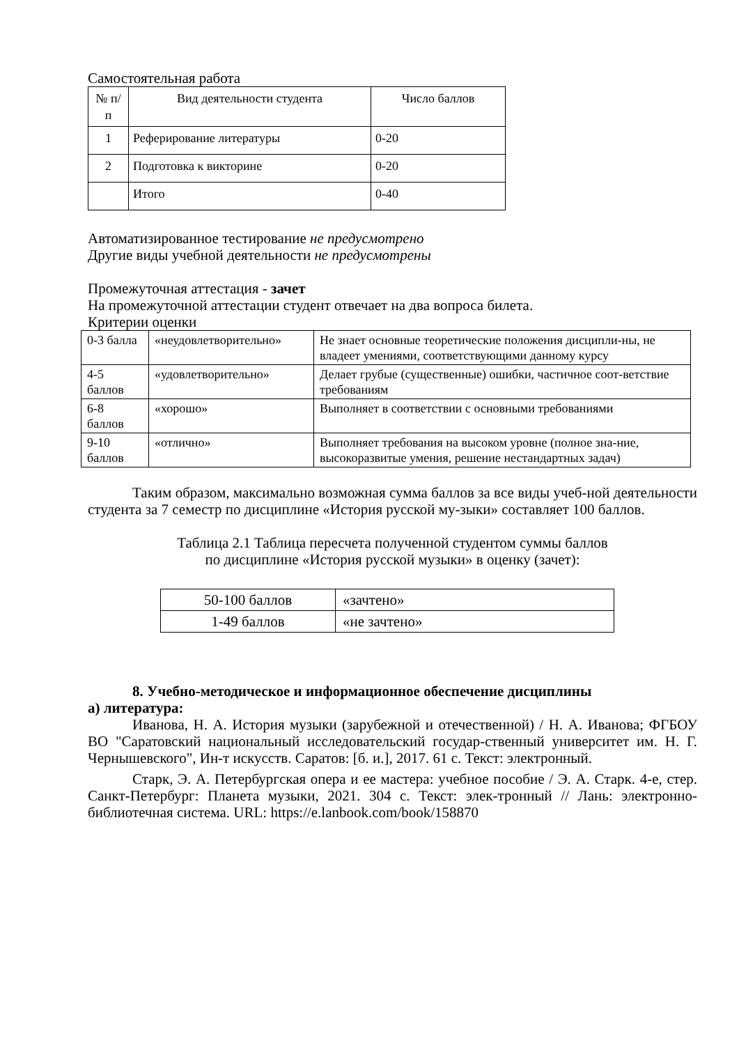Самостоятельная работа
| № п/п | Вид деятельности студента | Число баллов |
| --- | --- | --- |
| 1 | Реферирование литературы | 0-20 |
| 2 | Подготовка к викторине | 0-20 |
| | Итого | 0-40 |
Автоматизированное тестирование не предусмотрено
Другие виды учебной деятельности не предусмотрены
Промежуточная аттестация - зачет
На промежуточной аттестации студент отвечает на два вопроса билета.
Критерии оценки
| 0-3 балла | «неудовлетворительно» | Не знает основные теоретические положения дисципли-ны, не владеет умениями, соответствующими данному курсу |
| 4-5 баллов | «удовлетворительно» | Делает грубые (существенные) ошибки, частичное соот-ветствие требованиям |
| 6-8 баллов | «хорошо» | Выполняет в соответствии с основными требованиями |
| 9-10 баллов | «отлично» | Выполняет требования на высоком уровне (полное зна-ние, высокоразвитые умения, решение нестандартных задач) |
Таким образом, максимально возможная сумма баллов за все виды учеб-ной деятельности студента за 7 семестр по дисциплине «История русской му-зыки» составляет 100 баллов.
Таблица 2.1 Таблица пересчета полученной студентом суммы баллов
по дисциплине «История русской музыки» в оценку (зачет):
| 50-100 баллов | «зачтено» |
| 1-49 баллов | «не зачтено» |
8. Учебно-методическое и информационное обеспечение дисциплины
а) литература:
Иванова, Н. А. История музыки (зарубежной и отечественной) / Н. А. Иванова; ФГБОУ ВО "Саратовский национальный исследовательский государ-ственный университет им. Н. Г. Чернышевского", Ин-т искусств. Саратов: [б. и.], 2017. 61 с. Текст: электронный.
Старк, Э. А. Петербургская опера и ее мастера: учебное пособие / Э. А. Старк. 4-е, стер. Санкт-Петербург: Планета музыки, 2021. 304 с. Текст: элек-тронный // Лань: электронно-библиотечная система. URL: https://e.lanbook.com/book/158870